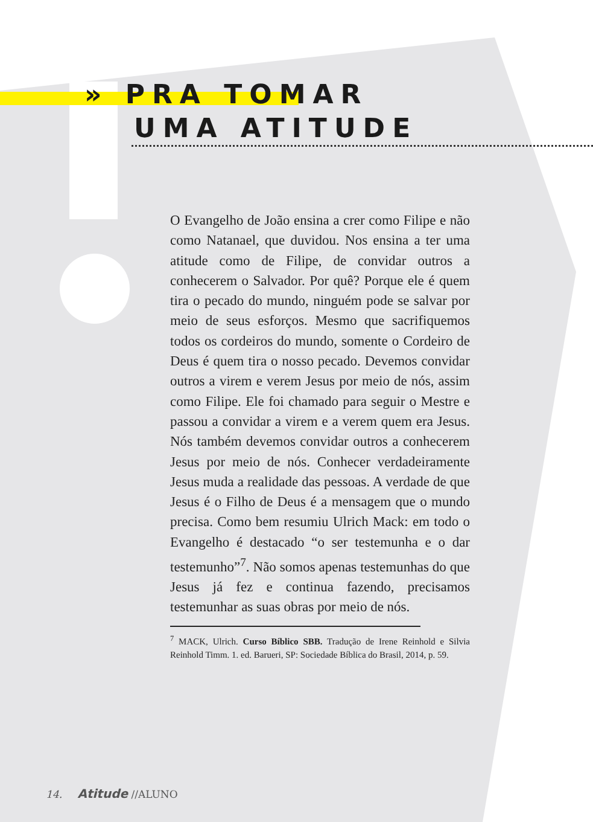» PRA TOMAR
UMA ATITUDE
O Evangelho de João ensina a crer como Filipe e não como Natanael, que duvidou. Nos ensina a ter uma atitude como de Filipe, de convidar outros a conhecerem o Salvador. Por quê? Porque ele é quem tira o pecado do mundo, ninguém pode se salvar por meio de seus esforços. Mesmo que sacrifiquemos todos os cordeiros do mundo, somente o Cordeiro de Deus é quem tira o nosso pecado. Devemos convidar outros a virem e verem Jesus por meio de nós, assim como Filipe. Ele foi chamado para seguir o Mestre e passou a convidar a virem e a verem quem era Jesus. Nós também devemos convidar outros a conhecerem Jesus por meio de nós. Conhecer verdadeiramente Jesus muda a realidade das pessoas. A verdade de que Jesus é o Filho de Deus é a mensagem que o mundo precisa. Como bem resumiu Ulrich Mack: em todo o Evangelho é destacado “o ser testemunha e o dar testemunho”<sup>7</sup>. Não somos apenas testemunhas do que Jesus já fez e continua fazendo, precisamos testemunhar as suas obras por meio de nós.
<sup>7</sup> MACK, Ulrich. Curso Bíblico SBB. Tradução de Irene Reinhold e Silvia Reinhold Timm. 1. ed. Barueri, SP: Sociedade Bíblica do Brasil, 2014, p. 59.
14. Atitude //ALUNO